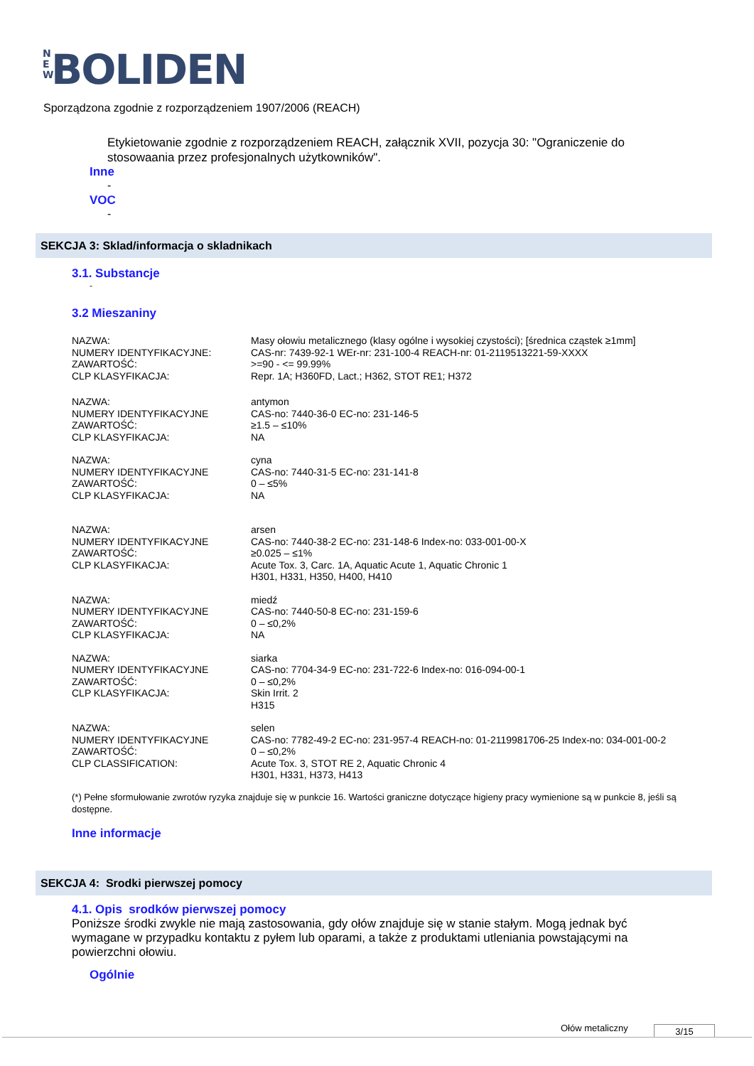N E W BOLIDEN
Sporządzona zgodnie z rozporządzeniem 1907/2006 (REACH)
Etykietowanie zgodnie z rozporządzeniem REACH, załącznik XVII, pozycja 30: "Ograniczenie do stosowaania przez profesjonalnych użytkowników".
Inne
-
VOC
-
SEKCJA 3: Sklad/informacja o skladnikach
3.1. Substancje
-
3.2 Mieszaniny
| NAZWA: | Masy ołowiu metalicznego (klasy ogólne i wysokiej czystości); [średnica cząstek ≥1mm] |
| NUMERY IDENTYFIKACYJNE: | CAS-nr: 7439-92-1 WEr-nr: 231-100-4 REACH-nr: 01-2119513221-59-XXXX |
| ZAWARTOŚĆ: | >=90 - <= 99.99% |
| CLP KLASYFIKACJA: | Repr. 1A; H360FD, Lact.; H362, STOT RE1; H372 |
| NAZWA: | antymon |
| NUMERY IDENTYFIKACYJNE | CAS-no: 7440-36-0 EC-no: 231-146-5 |
| ZAWARTOŚĆ: | ≥1.5 – ≤10% |
| CLP KLASYFIKACJA: | NA |
| NAZWA: | cyna |
| NUMERY IDENTYFIKACYJNE | CAS-no: 7440-31-5 EC-no: 231-141-8 |
| ZAWARTOŚĆ: | 0 – ≤5% |
| CLP KLASYFIKACJA: | NA |
| NAZWA: | arsen |
| NUMERY IDENTYFIKACYJNE | CAS-no: 7440-38-2 EC-no: 231-148-6 Index-no: 033-001-00-X |
| ZAWARTOŚĆ: | ≥0.025 – ≤1% |
| CLP KLASYFIKACJA: | Acute Tox. 3, Carc. 1A, Aquatic Acute 1, Aquatic Chronic 1 H301, H331, H350, H400, H410 |
| NAZWA: | miedź |
| NUMERY IDENTYFIKACYJNE | CAS-no: 7440-50-8 EC-no: 231-159-6 |
| ZAWARTOŚĆ: | 0 – ≤0,2% |
| CLP KLASYFIKACJA: | NA |
| NAZWA: | siarka |
| NUMERY IDENTYFIKACYJNE | CAS-no: 7704-34-9 EC-no: 231-722-6 Index-no: 016-094-00-1 |
| ZAWARTOŚĆ: | 0 – ≤0,2% |
| CLP KLASYFIKACJA: | Skin Irrit. 2 H315 |
| NAZWA: | selen |
| NUMERY IDENTYFIKACYJNE | CAS-no: 7782-49-2 EC-no: 231-957-4 REACH-no: 01-2119981706-25 Index-no: 034-001-00-2 |
| ZAWARTOŚĆ: | 0 – ≤0,2% |
| CLP CLASSIFICATION: | Acute Tox. 3, STOT RE 2, Aquatic Chronic 4 H301, H331, H373, H413 |
(*) Pełne sformułowanie zwrotów ryzyka znajduje się w punkcie 16. Wartości graniczne dotyczące higieny pracy wymienione są w punkcie 8, jeśli są dostępne.
Inne informacje
SEKCJA 4: Srodki pierwszej pomocy
4.1. Opis srodków pierwszej pomocy
Poniższe środki zwykle nie mają zastosowania, gdy ołów znajduje się w stanie stałym. Mogą jednak być wymagane w przypadku kontaktu z pyłem lub oparami, a także z produktami utleniania powstającymi na powierzchni ołowiu.
Ogólnie
Ołów metaliczny 3/15